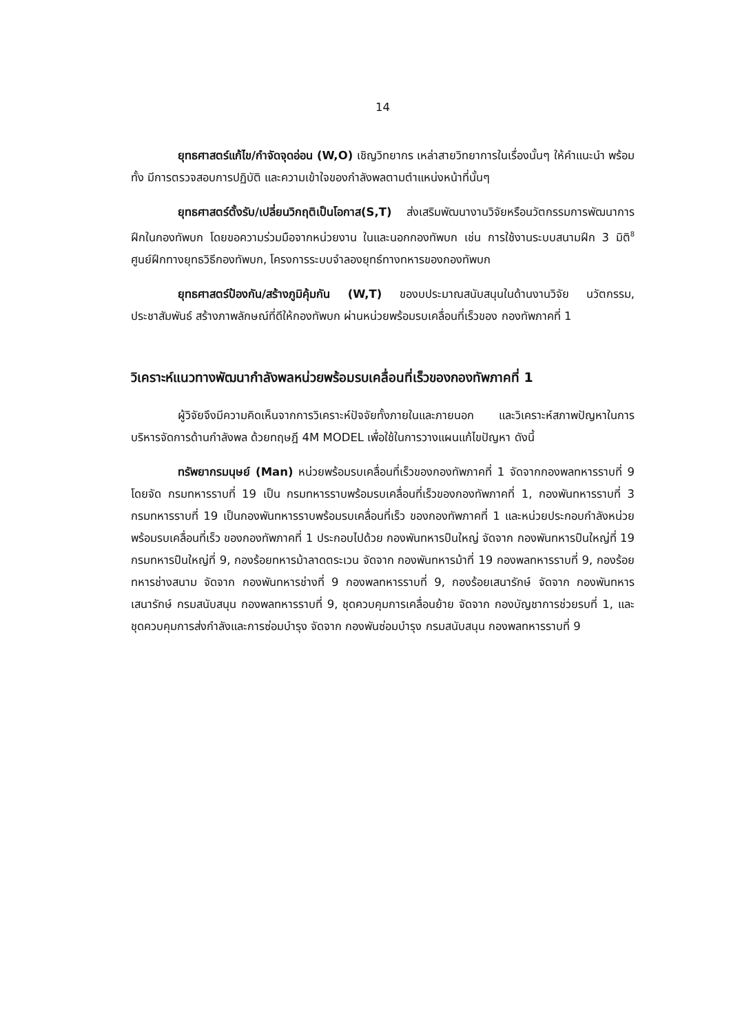14
ยุทธศาสตร์แก้ไข/กำจัดจุดอ่อน (W,O) เชิญวิทยากร เหล่าสายวิทยาการในเรื่องนั้นๆ ให้คำแนะนำ พร้อมทั้ง มีการตรวจสอบการปฏิบัติ และความเข้าใจของกำลังพลตามตำแหน่งหน้าที่นั้นๆ
ยุทธศาสตร์ตั้งรับ/เปลี่ยนวิกฤติเป็นโอกาส(S,T) ส่งเสริมพัฒนางานวิจัยหรือนวัตกรรมการพัฒนาการฝึกในกองทัพบก โดยขอความร่วมมือจากหน่วยงาน ในและนอกกองทัพบก เช่น การใช้งานระบบสนามฝึก 3 มิติ<sup>8</sup> ศูนย์ฝึกทางยุทธวิธีกองทัพบก, โครงการระบบจำลองยุทธ์ทางทหารของกองทัพบก
ยุทธศาสตร์ป้องกัน/สร้างภูมิคุ้มกัน (W,T) ของบประมาณสนับสนุนในด้านงานวิจัย นวัตกรรม, ประชาสัมพันธ์ สร้างภาพลักษณ์ที่ดีให้กองทัพบก ผ่านหน่วยพร้อมรบเคลื่อนที่เร็วของ กองทัพภาคที่ 1
วิเคราะห์แนวทางพัฒนากำลังพลหน่วยพร้อมรบเคลื่อนที่เร็วของกองทัพภาคที่ 1
ผู้วิจัยจึงมีความคิดเห็นจากการวิเคราะห์ปัจจัยทั้งภายในและภายนอก และวิเคราะห์สภาพปัญหาในการบริหารจัดการด้านกำลังพล ด้วยทฤษฎี 4M MODEL เพื่อใช้ในการวางแผนแก้ไขปัญหา ดังนี้
ทรัพยากรมนุษย์ (Man) หน่วยพร้อมรบเคลื่อนที่เร็วของกองทัพภาคที่ 1 จัดจากกองพลทหารราบที่ 9 โดยจัด กรมทหารราบที่ 19 เป็น กรมทหารราบพร้อมรบเคลื่อนที่เร็วของกองทัพภาคที่ 1, กองพันทหารราบที่ 3 กรมทหารราบที่ 19 เป็นกองพันทหารราบพร้อมรบเคลื่อนที่เร็ว ของกองทัพภาคที่ 1 และหน่วยประกอบกำลังหน่วยพร้อมรบเคลื่อนที่เร็ว ของกองทัพภาคที่ 1 ประกอบไปด้วย กองพันทหารปืนใหญ่ จัดจาก กองพันทหารปืนใหญ่ที่ 19 กรมทหารปืนใหญ่ที่ 9, กองร้อยทหารม้าลาดตระเวน จัดจาก กองพันทหารม้าที่ 19 กองพลทหารราบที่ 9, กองร้อยทหารช่างสนาม จัดจาก กองพันทหารช่างที่ 9 กองพลทหารราบที่ 9, กองร้อยเสนารักษ์ จัดจาก กองพันทหารเสนารักษ์ กรมสนับสนุน กองพลทหารราบที่ 9, ชุดควบคุมการเคลื่อนย้าย จัดจาก กองบัญชาการช่วยรบที่ 1, และ ชุดควบคุมการส่งกำลังและการซ่อมบำรุง จัดจาก กองพันซ่อมบำรุง กรมสนับสนุน กองพลทหารราบที่ 9